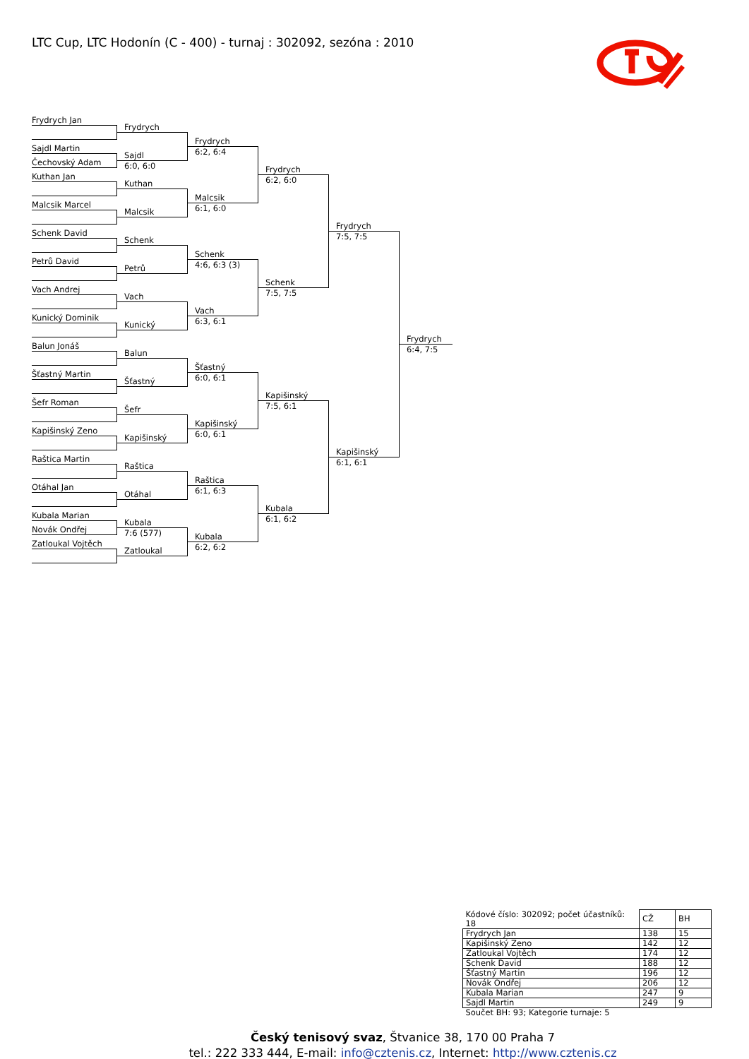LTC Cup, LTC Hodonín (C - 400) - turnaj : 302092, sezóna : 2010
Frydrych Jan
Sajdl Martin
Čechovský Adam
Kuthan Jan
Malcsik Marcel
Schenk David
Petrů David
Vach Andrej
Kunický Dominik
Balun Jonáš
Šťastný Martin
Šefr Roman
Kapišinský Zeno
Raštica Martin
Otáhal Jan
Kubala Marian
Novák Ondřej
Zatloukal Vojtěch
Frydrych
Sajdl
6:0, 6:0
Kuthan
Malcsik
Schenk
Petrů
Vach
Kunický
Balun
Šťastný
Šefr
Kapišinský
Raštica
Otáhal
Kubala
7:6 (577)
Zatloukal
Frydrych
6:2, 6:4
Malcsik
6:1, 6:0
Schenk
4:6, 6:3 (3)
Vach
6:3, 6:1
Šťastný
6:0, 6:1
Kapišinský
6:0, 6:1
Raštica
6:1, 6:3
Kubala
6:2, 6:2
Frydrych
6:2, 6:0
Schenk
7:5, 7:5
Kapišinský
7:5, 6:1
Kubala
6:1, 6:2
Frydrych
7:5, 7:5
Kapišinský
6:1, 6:1
Frydrych
6:4, 7:5
| Kódové číslo: 302092; počet účastníků: 18 | CŽ | BH |
| Frydrych Jan | 138 | 15 |
| Kapišinský Zeno | 142 | 12 |
| Zatloukal Vojtěch | 174 | 12 |
| Schenk David | 188 | 12 |
| Šťastný Martin | 196 | 12 |
| Novák Ondřej | 206 | 12 |
| Kubala Marian | 247 | 9 |
| Sajdl Martin | 249 | 9 |
| Součet BH: 93; Kategorie turnaje: 5 | | |
Český tenisový svaz, Štvanice 38, 170 00 Praha 7
tel.: 222 333 444, E-mail: info@cztenis.cz, Internet: http://www.cztenis.cz